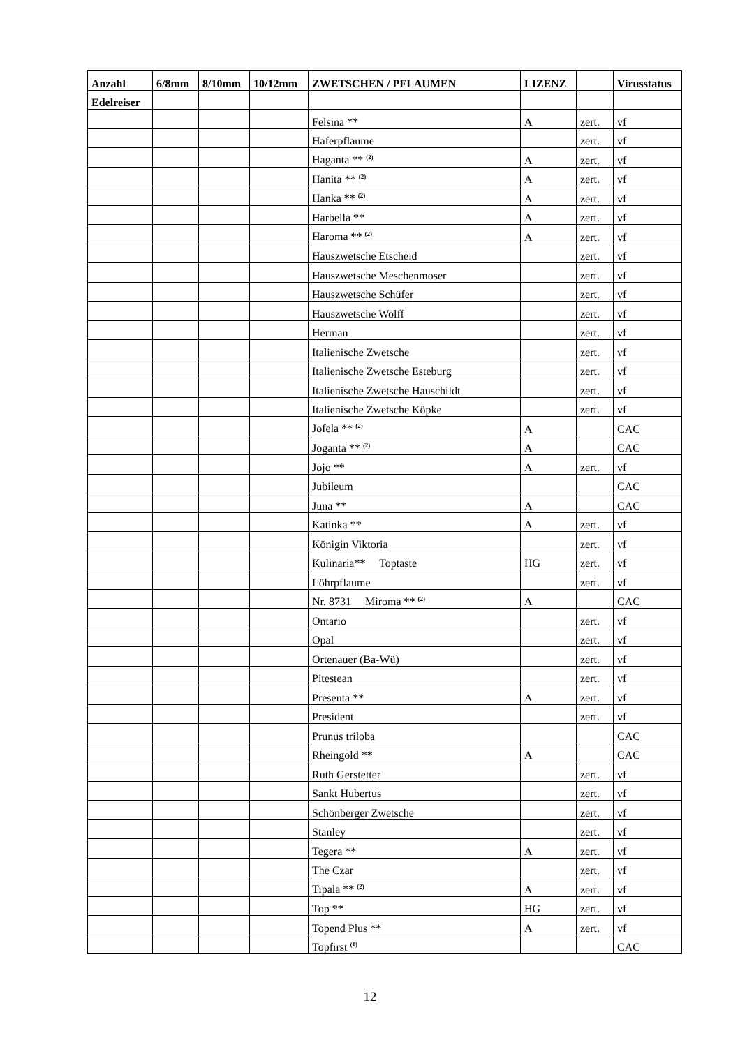| Anzahl | 6/8mm | 8/10mm | 10/12mm | ZWETSCHEN / PFLAUMEN | LIZENZ | | Virusstatus |
| --- | --- | --- | --- | --- | --- | --- | --- |
| Edelreiser | | | | | | | |
| | | | | Felsina ** | A | zert. | vf |
| | | | | Haferpflaume | | zert. | vf |
| | | | | Haganta ** <sup>(2)</sup> | A | zert. | vf |
| | | | | Hanita ** <sup>(2)</sup> | A | zert. | vf |
| | | | | Hanka ** <sup>(2)</sup> | A | zert. | vf |
| | | | | Harbella ** | A | zert. | vf |
| | | | | Haroma ** <sup>(2)</sup> | A | zert. | vf |
| | | | | Hauszwetsche Etscheid | | zert. | vf |
| | | | | Hauszwetsche Meschenmoser | | zert. | vf |
| | | | | Hauszwetsche Schüfer | | zert. | vf |
| | | | | Hauszwetsche Wolff | | zert. | vf |
| | | | | Herman | | zert. | vf |
| | | | | Italienische Zwetsche | | zert. | vf |
| | | | | Italienische Zwetsche Esteburg | | zert. | vf |
| | | | | Italienische Zwetsche Hauschildt | | zert. | vf |
| | | | | Italienische Zwetsche Köpke | | zert. | vf |
| | | | | Jofela ** <sup>(2)</sup> | A | | CAC |
| | | | | Joganta ** <sup>(2)</sup> | A | | CAC |
| | | | | Jojo ** | A | zert. | vf |
| | | | | Jubileum | | | CAC |
| | | | | Juna ** | A | | CAC |
| | | | | Katinka ** | A | zert. | vf |
| | | | | Königin Viktoria | | zert. | vf |
| | | | | Kulinaria** Toptaste | HG | zert. | vf |
| | | | | Löhrpflaume | | zert. | vf |
| | | | | Nr. 8731 Miroma ** <sup>(2)</sup> | A | | CAC |
| | | | | Ontario | | zert. | vf |
| | | | | Opal | | zert. | vf |
| | | | | Ortenauer (Ba-Wü) | | zert. | vf |
| | | | | Pitestean | | zert. | vf |
| | | | | Presenta ** | A | zert. | vf |
| | | | | President | | zert. | vf |
| | | | | Prunus triloba | | | CAC |
| | | | | Rheingold ** | A | | CAC |
| | | | | Ruth Gerstetter | | zert. | vf |
| | | | | Sankt Hubertus | | zert. | vf |
| | | | | Schönberger Zwetsche | | zert. | vf |
| | | | | Stanley | | zert. | vf |
| | | | | Tegera ** | A | zert. | vf |
| | | | | The Czar | | zert. | vf |
| | | | | Tipala ** <sup>(2)</sup> | A | zert. | vf |
| | | | | Top ** | HG | zert. | vf |
| | | | | Topend Plus ** | A | zert. | vf |
| | | | | Topfirst <sup>(1)</sup> | | | CAC |
12